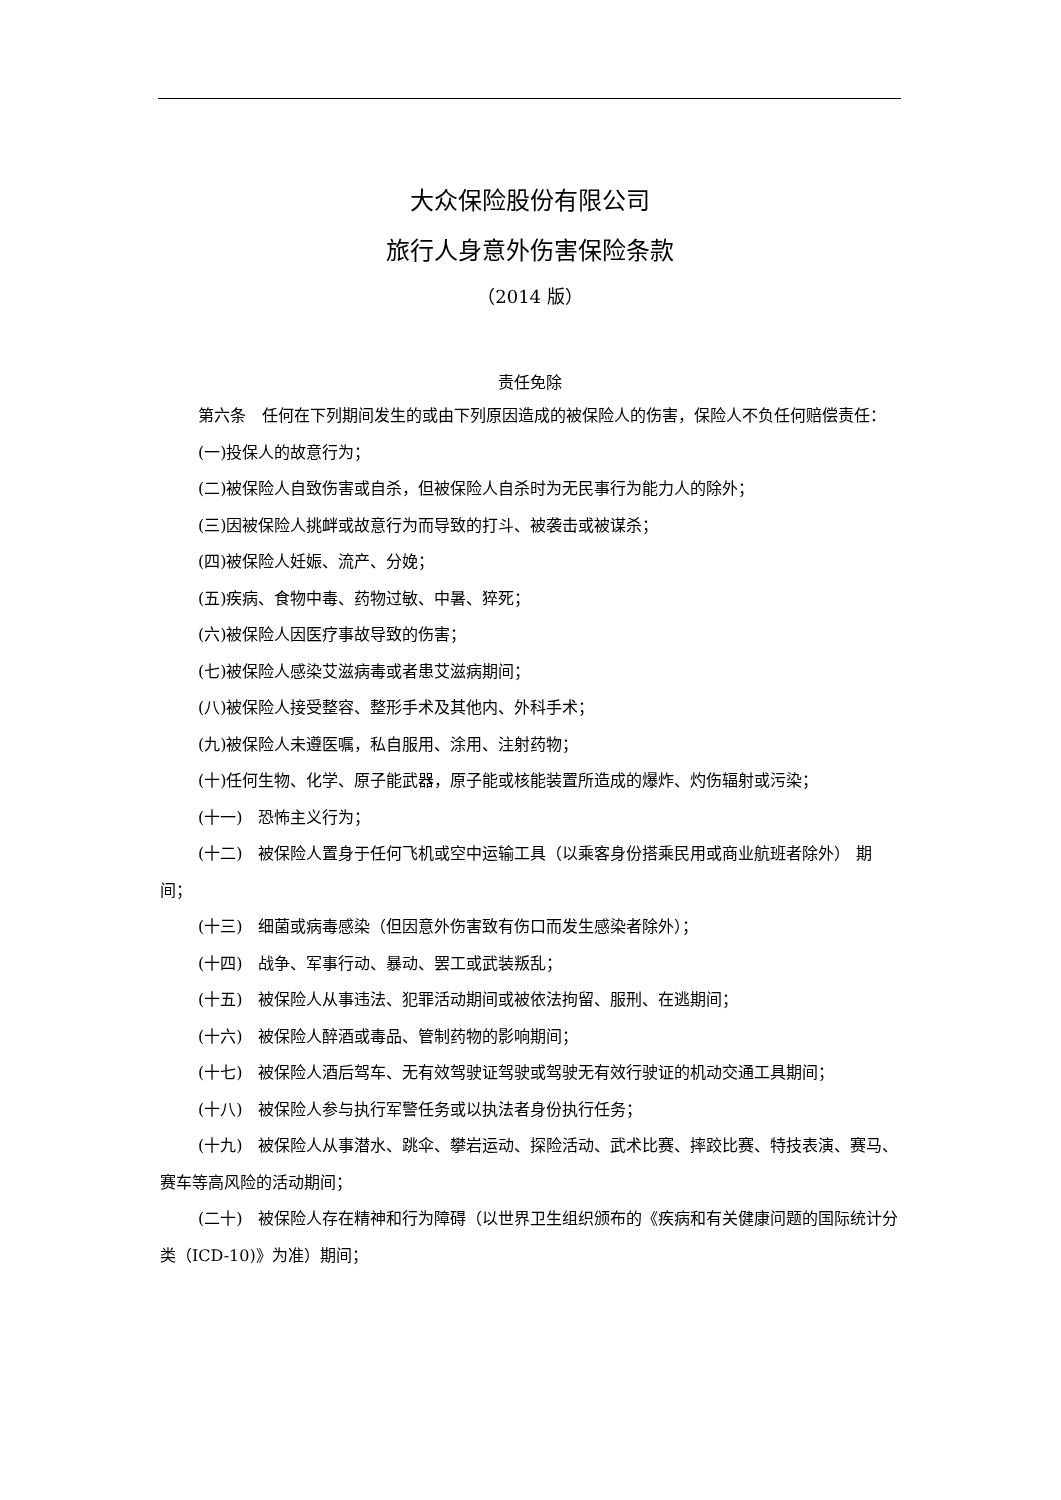大众保险股份有限公司
旅行人身意外伤害保险条款
（2014 版）
责任免除
第六条　任何在下列期间发生的或由下列原因造成的被保险人的伤害，保险人不负任何赔偿责任：
(一)投保人的故意行为；
(二)被保险人自致伤害或自杀，但被保险人自杀时为无民事行为能力人的除外；
(三)因被保险人挑衅或故意行为而导致的打斗、被袭击或被谋杀；
(四)被保险人妊娠、流产、分娩；
(五)疾病、食物中毒、药物过敏、中暑、猝死；
(六)被保险人因医疗事故导致的伤害；
(七)被保险人感染艾滋病毒或者患艾滋病期间；
(八)被保险人接受整容、整形手术及其他内、外科手术；
(九)被保险人未遵医嘱，私自服用、涂用、注射药物；
(十)任何生物、化学、原子能武器，原子能或核能装置所造成的爆炸、灼伤辐射或污染；
(十一)　恐怖主义行为；
(十二)　被保险人置身于任何飞机或空中运输工具（以乘客身份搭乘民用或商业航班者除外） 期间；
(十三)　细菌或病毒感染（但因意外伤害致有伤口而发生感染者除外）；
(十四)　战争、军事行动、暴动、罢工或武装叛乱；
(十五)　被保险人从事违法、犯罪活动期间或被依法拘留、服刑、在逃期间；
(十六)　被保险人醉酒或毒品、管制药物的影响期间；
(十七)　被保险人酒后驾车、无有效驾驶证驾驶或驾驶无有效行驶证的机动交通工具期间；
(十八)　被保险人参与执行军警任务或以执法者身份执行任务；
(十九)　被保险人从事潜水、跳伞、攀岩运动、探险活动、武术比赛、摔跤比赛、特技表演、赛马、赛车等高风险的活动期间；
(二十)　被保险人存在精神和行为障碍（以世界卫生组织颁布的《疾病和有关健康问题的国际统计分类（ICD-10)》为准）期间；